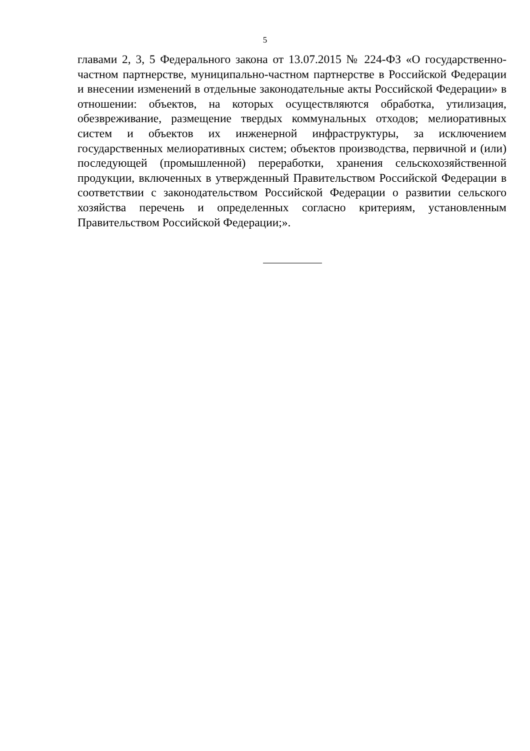5
главами 2, 3, 5 Федерального закона от 13.07.2015 № 224-ФЗ «О государственно-частном партнерстве, муниципально-частном партнерстве в Российской Федерации и внесении изменений в отдельные законодательные акты Российской Федерации» в отношении: объектов, на которых осуществляются обработка, утилизация, обезвреживание, размещение твердых коммунальных отходов; мелиоративных систем и объектов их инженерной инфраструктуры, за исключением государственных мелиоративных систем; объектов производства, первичной и (или) последующей (промышленной) переработки, хранения сельскохозяйственной продукции, включенных в утвержденный Правительством Российской Федерации в соответствии с законодательством Российской Федерации о развитии сельского хозяйства перечень и определенных согласно критериям, установленным Правительством Российской Федерации;».